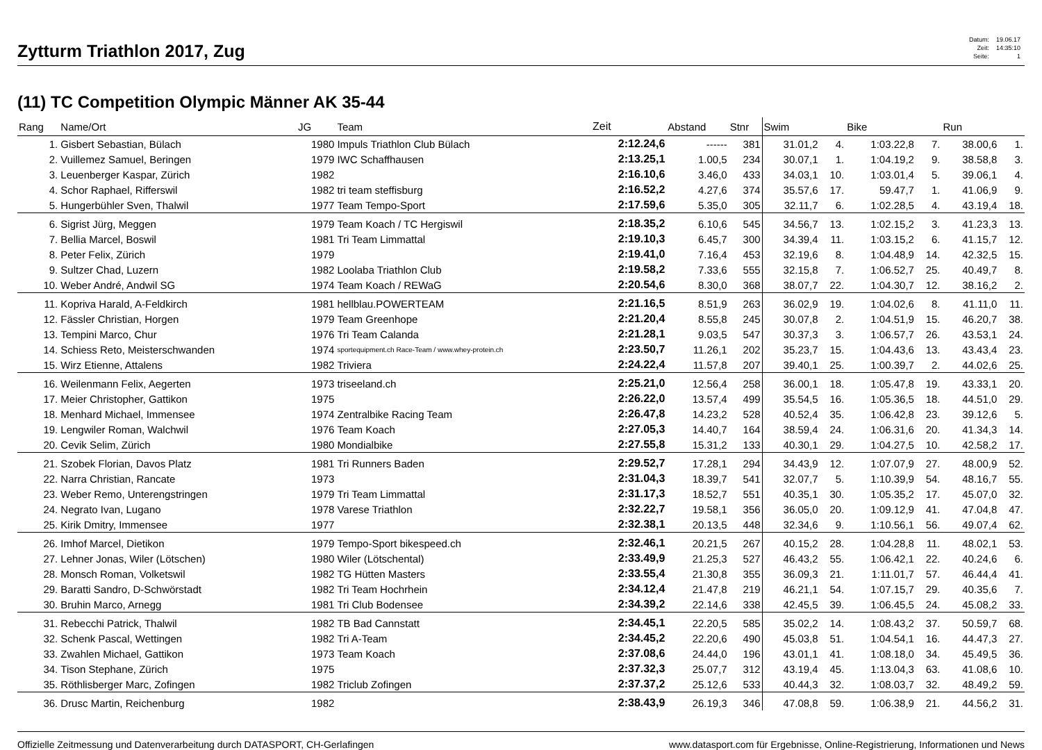Zytturm Triathlon 2017, Zug
| Datum: | 19.06.17 |
| Zeit: | 14:35:10 |
| Seite: | 1 |
(11) TC Competition Olympic Männer AK 35-44
| Rang | Name/Ort | JG | Team | Zeit | Abstand | Stnr | Swim | | Bike | | Run | |
| --- | --- | --- | --- | --- | --- | --- | --- | --- | --- | --- | --- | --- |
| 1. | Gisbert Sebastian, Bülach | 1980 | Impuls Triathlon Club Bülach | 2:12.24,6 | ------ | 381 | 31.01,2 | 4. | 1:03.22,8 | 7. | 38.00,6 | 1. |
| 2. | Vuillemez Samuel, Beringen | 1979 | IWC Schaffhausen | 2:13.25,1 | 1.00,5 | 234 | 30.07,1 | 1. | 1:04.19,2 | 9. | 38.58,8 | 3. |
| 3. | Leuenberger Kaspar, Zürich | 1982 | | 2:16.10,6 | 3.46,0 | 433 | 34.03,1 | 10. | 1:03.01,4 | 5. | 39.06,1 | 4. |
| 4. | Schor Raphael, Rifferswil | 1982 | tri team steffisburg | 2:16.52,2 | 4.27,6 | 374 | 35.57,6 | 17. | 59.47,7 | 1. | 41.06,9 | 9. |
| 5. | Hungerbühler Sven, Thalwil | 1977 | Team Tempo-Sport | 2:17.59,6 | 5.35,0 | 305 | 32.11,7 | 6. | 1:02.28,5 | 4. | 43.19,4 | 18. |
| 6. | Sigrist Jürg, Meggen | 1979 | Team Koach / TC Hergiswil | 2:18.35,2 | 6.10,6 | 545 | 34.56,7 | 13. | 1:02.15,2 | 3. | 41.23,3 | 13. |
| 7. | Bellia Marcel, Boswil | 1981 | Tri Team Limmattal | 2:19.10,3 | 6.45,7 | 300 | 34.39,4 | 11. | 1:03.15,2 | 6. | 41.15,7 | 12. |
| 8. | Peter Felix, Zürich | 1979 | | 2:19.41,0 | 7.16,4 | 453 | 32.19,6 | 8. | 1:04.48,9 | 14. | 42.32,5 | 15. |
| 9. | Sultzer Chad, Luzern | 1982 | Loolaba Triathlon Club | 2:19.58,2 | 7.33,6 | 555 | 32.15,8 | 7. | 1:06.52,7 | 25. | 40.49,7 | 8. |
| 10. | Weber André, Andwil SG | 1974 | Team Koach / REWaG | 2:20.54,6 | 8.30,0 | 368 | 38.07,7 | 22. | 1:04.30,7 | 12. | 38.16,2 | 2. |
| 11. | Kopriva Harald, A-Feldkirch | 1981 | hellblau.POWERTEAM | 2:21.16,5 | 8.51,9 | 263 | 36.02,9 | 19. | 1:04.02,6 | 8. | 41.11,0 | 11. |
| 12. | Fässler Christian, Horgen | 1979 | Team Greenhope | 2:21.20,4 | 8.55,8 | 245 | 30.07,8 | 2. | 1:04.51,9 | 15. | 46.20,7 | 38. |
| 13. | Tempini Marco, Chur | 1976 | Tri Team Calanda | 2:21.28,1 | 9.03,5 | 547 | 30.37,3 | 3. | 1:06.57,7 | 26. | 43.53,1 | 24. |
| 14. | Schiess Reto, Meisterschwanden | 1974 | sportequipment.ch Race-Team / www.whey-protein.ch | 2:23.50,7 | 11.26,1 | 202 | 35.23,7 | 15. | 1:04.43,6 | 13. | 43.43,4 | 23. |
| 15. | Wirz Etienne, Attalens | 1982 | Triviera | 2:24.22,4 | 11.57,8 | 207 | 39.40,1 | 25. | 1:00.39,7 | 2. | 44.02,6 | 25. |
| 16. | Weilenmann Felix, Aegerten | 1973 | triseeland.ch | 2:25.21,0 | 12.56,4 | 258 | 36.00,1 | 18. | 1:05.47,8 | 19. | 43.33,1 | 20. |
| 17. | Meier Christopher, Gattikon | 1975 | | 2:26.22,0 | 13.57,4 | 499 | 35.54,5 | 16. | 1:05.36,5 | 18. | 44.51,0 | 29. |
| 18. | Menhard Michael, Immensee | 1974 | Zentralbike Racing Team | 2:26.47,8 | 14.23,2 | 528 | 40.52,4 | 35. | 1:06.42,8 | 23. | 39.12,6 | 5. |
| 19. | Lengwiler Roman, Walchwil | 1976 | Team Koach | 2:27.05,3 | 14.40,7 | 164 | 38.59,4 | 24. | 1:06.31,6 | 20. | 41.34,3 | 14. |
| 20. | Cevik Selim, Zürich | 1980 | Mondialbike | 2:27.55,8 | 15.31,2 | 133 | 40.30,1 | 29. | 1:04.27,5 | 10. | 42.58,2 | 17. |
| 21. | Szobek Florian, Davos Platz | 1981 | Tri Runners Baden | 2:29.52,7 | 17.28,1 | 294 | 34.43,9 | 12. | 1:07.07,9 | 27. | 48.00,9 | 52. |
| 22. | Narra Christian, Rancate | 1973 | | 2:31.04,3 | 18.39,7 | 541 | 32.07,7 | 5. | 1:10.39,9 | 54. | 48.16,7 | 55. |
| 23. | Weber Remo, Unterengstringen | 1979 | Tri Team Limmattal | 2:31.17,3 | 18.52,7 | 551 | 40.35,1 | 30. | 1:05.35,2 | 17. | 45.07,0 | 32. |
| 24. | Negrato Ivan, Lugano | 1978 | Varese Triathlon | 2:32.22,7 | 19.58,1 | 356 | 36.05,0 | 20. | 1:09.12,9 | 41. | 47.04,8 | 47. |
| 25. | Kirik Dmitry, Immensee | 1977 | | 2:32.38,1 | 20.13,5 | 448 | 32.34,6 | 9. | 1:10.56,1 | 56. | 49.07,4 | 62. |
| 26. | Imhof Marcel, Dietikon | 1979 | Tempo-Sport bikespeed.ch | 2:32.46,1 | 20.21,5 | 267 | 40.15,2 | 28. | 1:04.28,8 | 11. | 48.02,1 | 53. |
| 27. | Lehner Jonas, Wiler (Lötschen) | 1980 | Wiler (Lötschental) | 2:33.49,9 | 21.25,3 | 527 | 46.43,2 | 55. | 1:06.42,1 | 22. | 40.24,6 | 6. |
| 28. | Monsch Roman, Volketswil | 1982 | TG Hütten Masters | 2:33.55,4 | 21.30,8 | 355 | 36.09,3 | 21. | 1:11.01,7 | 57. | 46.44,4 | 41. |
| 29. | Baratti Sandro, D-Schwörstadt | 1982 | Tri Team Hochrhein | 2:34.12,4 | 21.47,8 | 219 | 46.21,1 | 54. | 1:07.15,7 | 29. | 40.35,6 | 7. |
| 30. | Bruhin Marco, Arnegg | 1981 | Tri Club Bodensee | 2:34.39,2 | 22.14,6 | 338 | 42.45,5 | 39. | 1:06.45,5 | 24. | 45.08,2 | 33. |
| 31. | Rebecchi Patrick, Thalwil | 1982 | TB Bad Cannstatt | 2:34.45,1 | 22.20,5 | 585 | 35.02,2 | 14. | 1:08.43,2 | 37. | 50.59,7 | 68. |
| 32. | Schenk Pascal, Wettingen | 1982 | Tri A-Team | 2:34.45,2 | 22.20,6 | 490 | 45.03,8 | 51. | 1:04.54,1 | 16. | 44.47,3 | 27. |
| 33. | Zwahlen Michael, Gattikon | 1973 | Team Koach | 2:37.08,6 | 24.44,0 | 196 | 43.01,1 | 41. | 1:08.18,0 | 34. | 45.49,5 | 36. |
| 34. | Tison Stephane, Zürich | 1975 | | 2:37.32,3 | 25.07,7 | 312 | 43.19,4 | 45. | 1:13.04,3 | 63. | 41.08,6 | 10. |
| 35. | Röthlisberger Marc, Zofingen | 1982 | Triclub Zofingen | 2:37.37,2 | 25.12,6 | 533 | 40.44,3 | 32. | 1:08.03,7 | 32. | 48.49,2 | 59. |
| 36. | Drusc Martin, Reichenburg | 1982 | | 2:38.43,9 | 26.19,3 | 346 | 47.08,8 | 59. | 1:06.38,9 | 21. | 44.56,2 | 31. |
Offizielle Zeitmessung und Datenverarbeitung durch DATASPORT, CH-Gerlafingen www.datasport.com für Ergebnisse, Online-Registrierung, Informationen und News